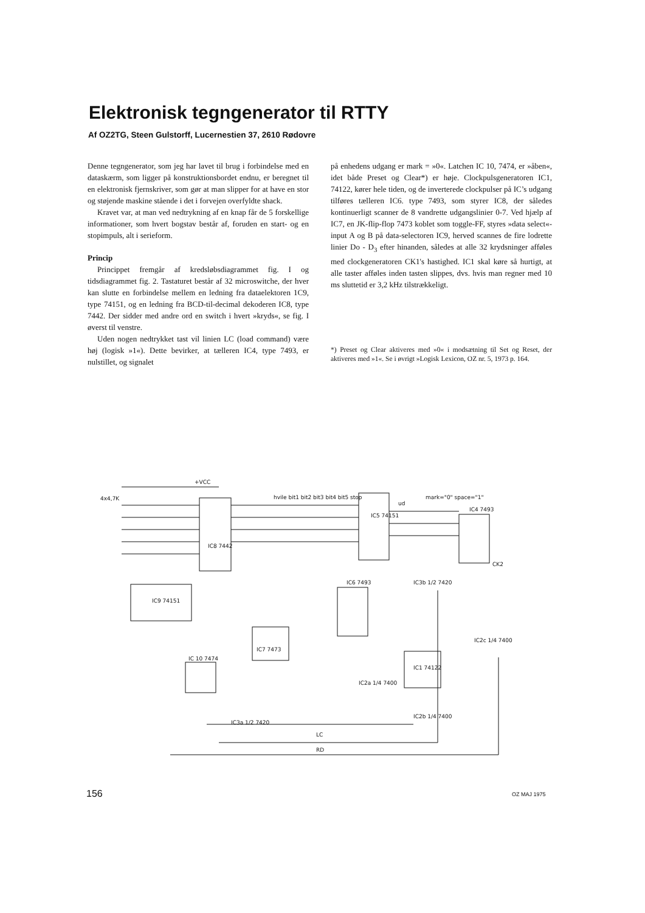Elektronisk tegngenerator til RTTY
Af OZ2TG, Steen Gulstorff, Lucernestien 37, 2610 Rødovre
Denne tegngenerator, som jeg har lavet til brug i forbindelse med en dataskærm, som ligger på konstruktionsbordet endnu, er beregnet til en elektronisk fjernskriver, som gør at man slipper for at have en stor og støjende maskine stående i det i forvejen overfyldte shack.
Kravet var, at man ved nedtrykning af en knap får de 5 forskellige informationer, som hvert bogstav består af, foruden en start- og en stopimpuls, alt i serieform.
Princip
Princippet fremgår af kredsløbsdiagrammet fig. I og tidsdiagrammet fig. 2. Tastaturet består af 32 microswitche, der hver kan slutte en forbindelse mellem en ledning fra dataelektoren 1C9, type 74151, og en ledning fra BCD-til-decimal dekoderen IC8, type 7442. Der sidder med andre ord en switch i hvert »kryds«, se fig. I øverst til venstre.
Uden nogen nedtrykket tast vil linien LC (load command) være høj (logisk »1«). Dette bevirker, at tælleren IC4, type 7493, er nulstillet, og signalet
på enhedens udgang er mark = »0«. Latchen IC 10, 7474, er »åben«, idet både Preset og Clear*) er høje. Clockpulsgeneratoren IC1, 74122, kører hele tiden, og de inverterede clockpulser på IC’s udgang tilføres tælleren IC6. type 7493, som styrer IC8, der således kontinuerligt scanner de 8 vandrette udgangslinier 0-7. Ved hjælp af IC7, en JK-flip-flop 7473 koblet som toggle-FF, styres »data select«-input A og B på data-selectoren IC9, herved scannes de fire lodrette linier Do - D<sub>3</sub> efter hinanden, således at alle 32 krydsninger afføles med clockgeneratoren CK1's hastighed. IC1 skal køre så hurtigt, at alle taster afføles inden tasten slippes, dvs. hvis man regner med 10 ms sluttetid er 3,2 kHz tilstrækkeligt.
*) Preset og Clear aktiveres med »0« i modsætning til Set og Reset, der aktiveres med »1«. Se i øvrigt »Logisk Lexicon, OZ nr. 5, 1973 p. 164.
IC8 7442
IC9 74151
IC5 74151
IC4 7493
IC6 7493
IC7 7473
IC 10 7474
IC1 74122
4x4,7K
+VCC
hvile bit1 bit2 bit3 bit4 bit5 stop
ud
mark="0" space="1"
CK2
IC3b 1/2 7420
IC2c 1/4 7400
IC2a 1/4 7400
IC2b 1/4 7400
IC3a 1/2 7420
LC
RD
156 OZ MAJ 1975